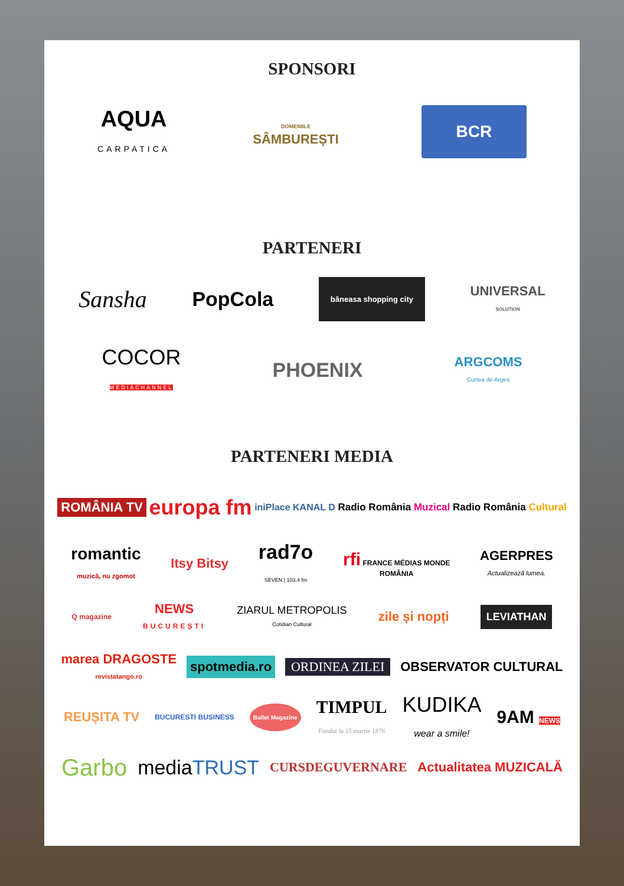SPONSORI
AQUA
CARPATICA
DOMENIILE
SÂMBUREȘTI
BCR
PARTENERI
Sansha
PopCola
băneasa shopping city
UNIVERSAL
SOLUTION
COCOR
MEDIACHANNEL
PHOENIX
ARGCOMS
Curtea de Arges
PARTENERI MEDIA
ROMÂNIA TV
europa fm
iniPlace KANAL D Radio România Muzical Radio România Cultural
romantic
muzică, nu zgomot
Itsy Bitsy
rad7o
SEVEN | 103.4 fm
rfi FRANCE MÉDIAS MONDE
ROMÂNIA
AGERPRES
Actualizează lumea.
Q magazine
NEWS
BUCUREȘTI
ZIARUL METROPOLIS
Cotidian Cultural
zile și nopți
LEVIATHAN
marea DRAGOSTE
revistatango.ro
spotmedia.ro
ORDINEA ZILEI OBSERVATOR CULTURAL
REUȘITA TV
BUCURESTI BUSINESS
Ballet Magazine
TIMPUL
Fondat la 15 martie 1876
KUDIKA
wear a smile!
9AM NEWS
Garbo
mediaTRUST
CURSDEGUVERNARE Actualitatea MUZICALĂ